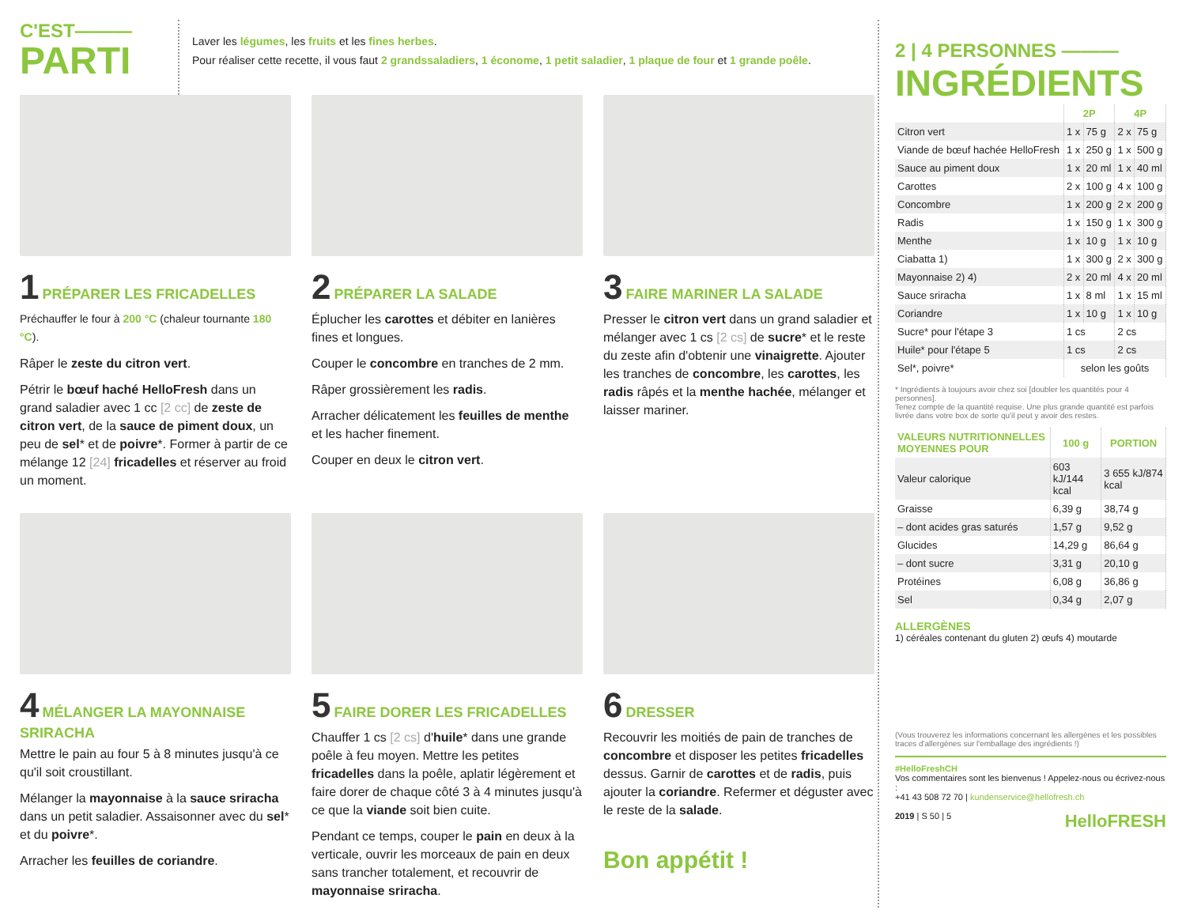C'EST———
PARTI
Laver les légumes, les fruits et les fines herbes.
Pour réaliser cette recette, il vous faut 2 grandssaladiers, 1 économe, 1 petit saladier, 1 plaque de four et 1 grande poêle.
1 PRÉPARER LES FRICADELLES
Préchauffer le four à 200 °C (chaleur tournante 180 °C).
Râper le zeste du citron vert.
Pétrir le bœuf haché HelloFresh dans un grand saladier avec 1 cc [2 cc] de zeste de citron vert, de la sauce de piment doux, un peu de sel* et de poivre*. Former à partir de ce mélange 12 [24] fricadelles et réserver au froid un moment.
2 PRÉPARER LA SALADE
Éplucher les carottes et débiter en lanières fines et longues.
Couper le concombre en tranches de 2 mm.
Râper grossièrement les radis.
Arracher délicatement les feuilles de menthe et les hacher finement.
Couper en deux le citron vert.
3 FAIRE MARINER LA SALADE
Presser le citron vert dans un grand saladier et mélanger avec 1 cs [2 cs] de sucre* et le reste du zeste afin d'obtenir une vinaigrette. Ajouter les tranches de concombre, les carottes, les radis râpés et la menthe hachée, mélanger et laisser mariner.
4 MÉLANGER LA MAYONNAISE SRIRACHA
Mettre le pain au four 5 à 8 minutes jusqu'à ce qu'il soit croustillant.
Mélanger la mayonnaise à la sauce sriracha dans un petit saladier. Assaisonner avec du sel* et du poivre*.
Arracher les feuilles de coriandre.
5 FAIRE DORER LES FRICADELLES
Chauffer 1 cs [2 cs] d'huile* dans une grande poêle à feu moyen. Mettre les petites fricadelles dans la poêle, aplatir légèrement et faire dorer de chaque côté 3 à 4 minutes jusqu'à ce que la viande soit bien cuite.
Pendant ce temps, couper le pain en deux à la verticale, ouvrir les morceaux de pain en deux sans trancher totalement, et recouvrir de mayonnaise sriracha.
6 DRESSER
Recouvrir les moitiés de pain de tranches de concombre et disposer les petites fricadelles dessus. Garnir de carottes et de radis, puis ajouter la coriandre. Refermer et déguster avec le reste de la salade.
Bon appétit !
2 | 4 PERSONNES ———
INGRÉDIENTS
| | 2P | | 4P | |
| --- | --- | --- | --- | --- |
| Citron vert | 1 x | 75 g | 2 x | 75 g |
| Viande de bœuf hachée HelloFresh | 1 x | 250 g | 1 x | 500 g |
| Sauce au piment doux | 1 x | 20 ml | 1 x | 40 ml |
| Carottes | 2 x | 100 g | 4 x | 100 g |
| Concombre | 1 x | 200 g | 2 x | 200 g |
| Radis | 1 x | 150 g | 1 x | 300 g |
| Menthe | 1 x | 10 g | 1 x | 10 g |
| Ciabatta 1) | 1 x | 300 g | 2 x | 300 g |
| Mayonnaise 2) 4) | 2 x | 20 ml | 4 x | 20 ml |
| Sauce sriracha | 1 x | 8 ml | 1 x | 15 ml |
| Coriandre | 1 x | 10 g | 1 x | 10 g |
| Sucre* pour l'étape 3 | 1 cs | | 2 cs | |
| Huile* pour l'étape 5 | 1 cs | | 2 cs | |
| Sel*, poivre* | selon les goûts | | | |
* Ingrédients à toujours avoir chez soi [doubler les quantités pour 4 personnes].
Tenez compte de la quantité requise. Une plus grande quantité est parfois livrée dans votre box de sorte qu'il peut y avoir des restes.
| VALEURS NUTRITIONNELLES MOYENNES POUR | 100 g | PORTION |
| --- | --- | --- |
| Valeur calorique | 603 kJ/144 kcal | 3 655 kJ/874 kcal |
| Graisse | 6,39 g | 38,74 g |
| – dont acides gras saturés | 1,57 g | 9,52 g |
| Glucides | 14,29 g | 86,64 g |
| – dont sucre | 3,31 g | 20,10 g |
| Protéines | 6,08 g | 36,86 g |
| Sel | 0,34 g | 2,07 g |
ALLERGÈNES
1) céréales contenant du gluten 2) œufs 4) moutarde
(Vous trouverez les informations concernant les allergènes et les possibles traces d'allergènes sur l'emballage des ingrédients !)
#HelloFreshCH
Vos commentaires sont les bienvenus ! Appelez-nous ou écrivez-nous :
+41 43 508 72 70 | kundenservice@hellofresh.ch
2019 | S 50 | 5 HelloFRESH